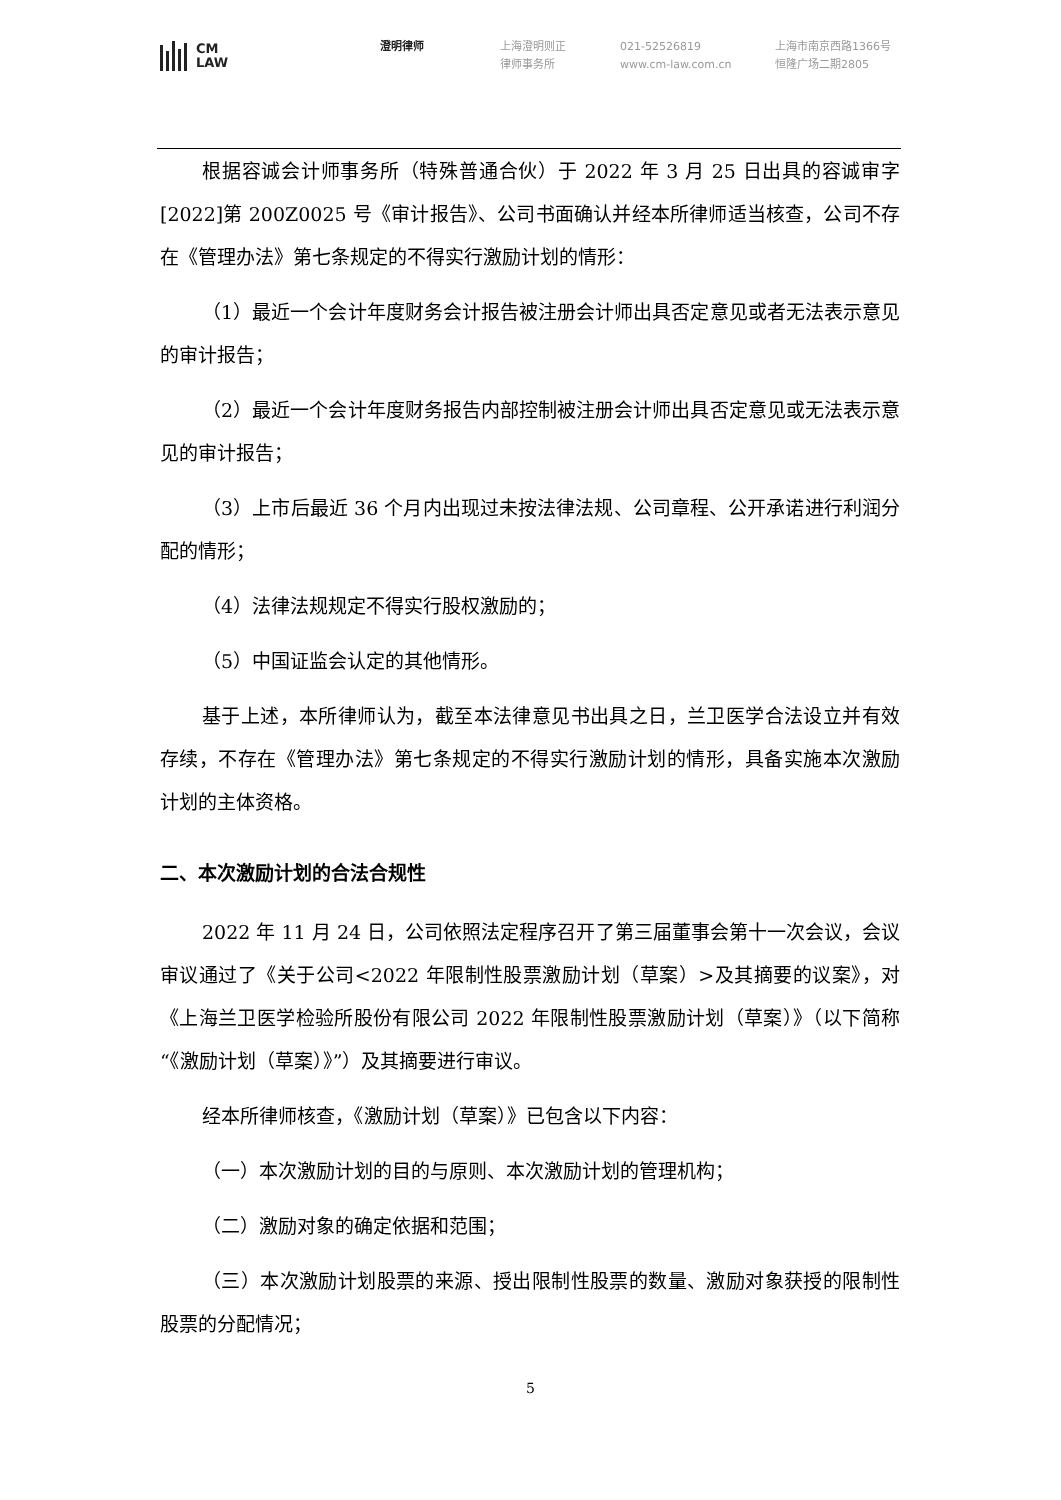CM
LAW
澄明律师 上海澄明则正
律师事务所
021-52526819
www.cm-law.com.cn
上海市南京西路1366号
恒隆广场二期2805
根据容诚会计师事务所（特殊普通合伙）于 2022 年 3 月 25 日出具的容诚审字[2022]第 200Z0025 号《审计报告》、公司书面确认并经本所律师适当核查，公司不存在《管理办法》第七条规定的不得实行激励计划的情形：
（1）最近一个会计年度财务会计报告被注册会计师出具否定意见或者无法表示意见的审计报告；
（2）最近一个会计年度财务报告内部控制被注册会计师出具否定意见或无法表示意见的审计报告；
（3）上市后最近 36 个月内出现过未按法律法规、公司章程、公开承诺进行利润分配的情形；
（4）法律法规规定不得实行股权激励的；
（5）中国证监会认定的其他情形。
基于上述，本所律师认为，截至本法律意见书出具之日，兰卫医学合法设立并有效存续，不存在《管理办法》第七条规定的不得实行激励计划的情形，具备实施本次激励计划的主体资格。
二、本次激励计划的合法合规性
2022 年 11 月 24 日，公司依照法定程序召开了第三届董事会第十一次会议，会议审议通过了《关于公司<2022 年限制性股票激励计划（草案）>及其摘要的议案》，对《上海兰卫医学检验所股份有限公司 2022 年限制性股票激励计划（草案）》（以下简称“《激励计划（草案）》”）及其摘要进行审议。
经本所律师核查，《激励计划（草案）》已包含以下内容：
（一）本次激励计划的目的与原则、本次激励计划的管理机构；
（二）激励对象的确定依据和范围；
（三）本次激励计划股票的来源、授出限制性股票的数量、激励对象获授的限制性股票的分配情况；
5